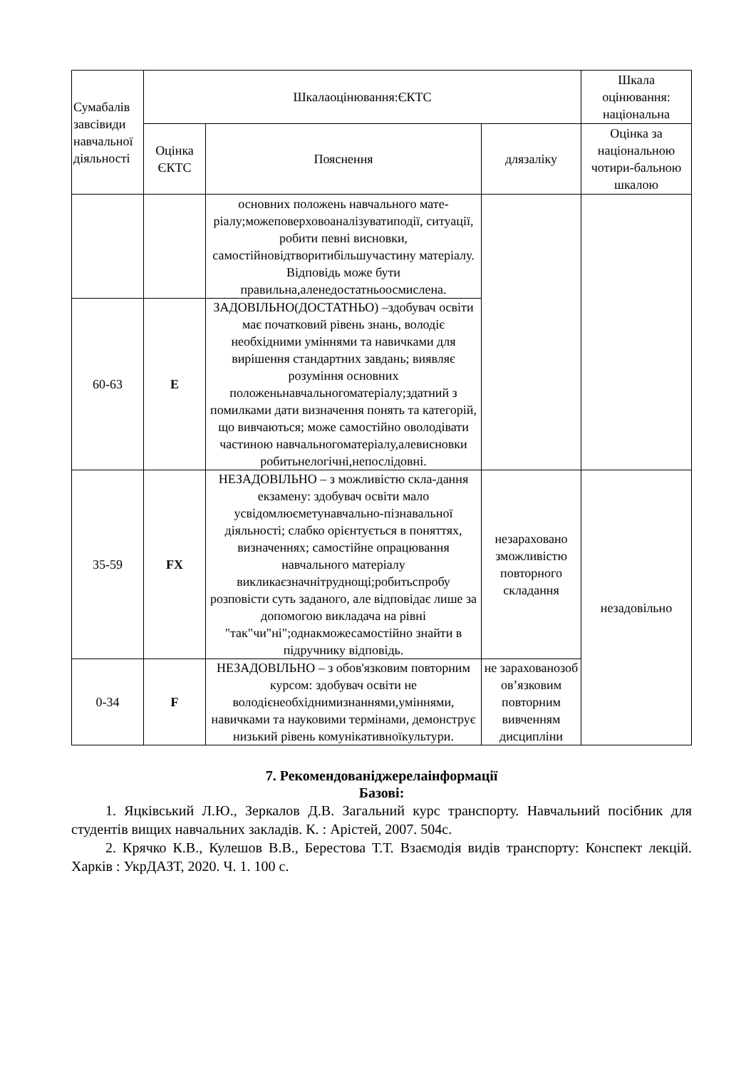| Сумабалів завсівиди навчальної діяльності | Шкалаоцінювання:ЄКТС | | | Шкала оцінювання: національна |
| --- | --- | --- | --- | --- |
| | Оцінка ЄКТС | Пояснення | длязаліку | Оцінка за національною чотири-бальною шкалою |
| | | основних положень навчального мате-ріалу;можеповерховоаналізуватиподії, ситуації, робити певні висновки, самостійновідтворитибільшучастину матеріалу. Відповідь може бути правильна,аленедостатньоосмислена. | | |
| 60-63 | E | ЗАДОВІЛЬНО(ДОСТАТНЬО) –здобувач освіти має початковий рівень знань, володіє необхідними уміннями та навичками для вирішення стандартних завдань; виявляє розуміння основних положеньнавчальногоматеріалу;здатний з помилками дати визначення понять та категорій, що вивчаються; може самостійно оволодівати частиною навчальногоматеріалу,алевисновки робитьнелогічні,непослідовні. | | |
| 35-59 | FX | НЕЗАДОВІЛЬНО – з можливістю скла-дання екзамену: здобувач освіти мало усвідомлюєметунавчально-пізнавальної діяльності; слабко орієнтується в поняттях, визначеннях; самостійне опрацювання навчального матеріалу викликаєзначнітруднощі;робитьспробу розповісти суть заданого, але відповідає лише за допомогою викладача на рівні "так"чи"ні";однакможесамостійно знайти в підручнику відповідь. | незараховано зможливістю повторного складання | незадовільно |
| 0-34 | F | НЕЗАДОВІЛЬНО – з обов'язковим повторним курсом: здобувач освіти не володієнеобхіднимизнаннями,уміннями, навичками та науковими термінами, демонструє низький рівень комунікативноїкультури. | не зарахованозоб ов’язковим повторним вивченням дисципліни | |
7. Рекомендованіджерелаінформації
Базові:
1. Яцківський Л.Ю., Зеркалов Д.В. Загальний курс транспорту. Навчальний посібник для студентів вищих навчальних закладів. К. : Арістей, 2007. 504с.
2. Крячко К.В., Кулешов В.В., Берестова Т.Т. Взаємодія видів транспорту: Конспект лекцій. Харків : УкрДАЗТ, 2020. Ч. 1. 100 с.